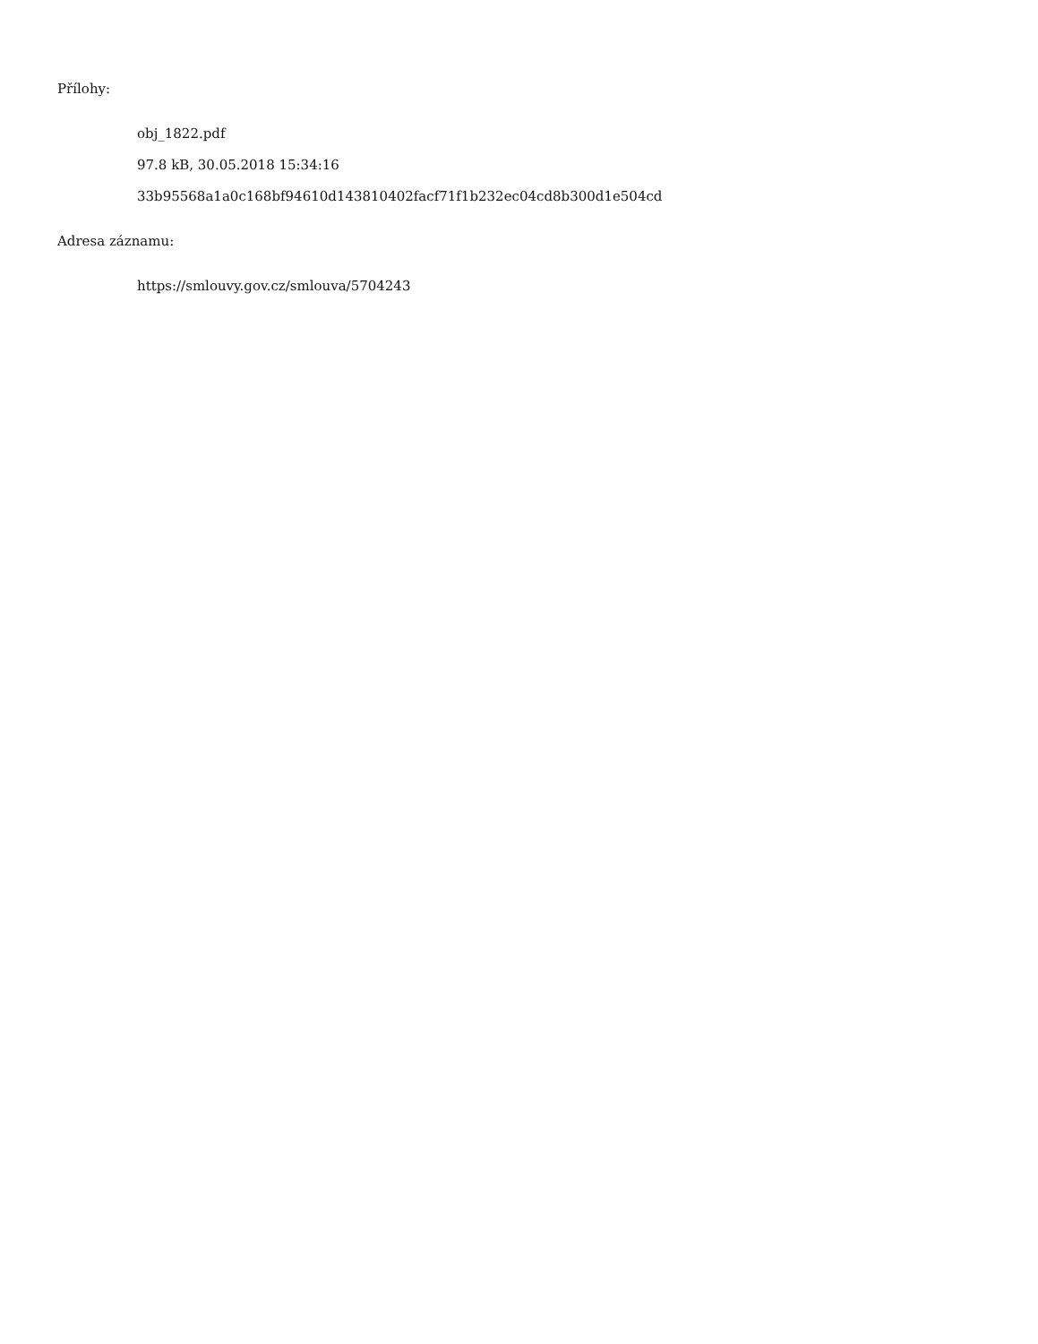Přílohy:
obj_1822.pdf
97.8 kB, 30.05.2018 15:34:16
33b95568a1a0c168bf94610d143810402facf71f1b232ec04cd8b300d1e504cd
Adresa záznamu:
https://smlouvy.gov.cz/smlouva/5704243